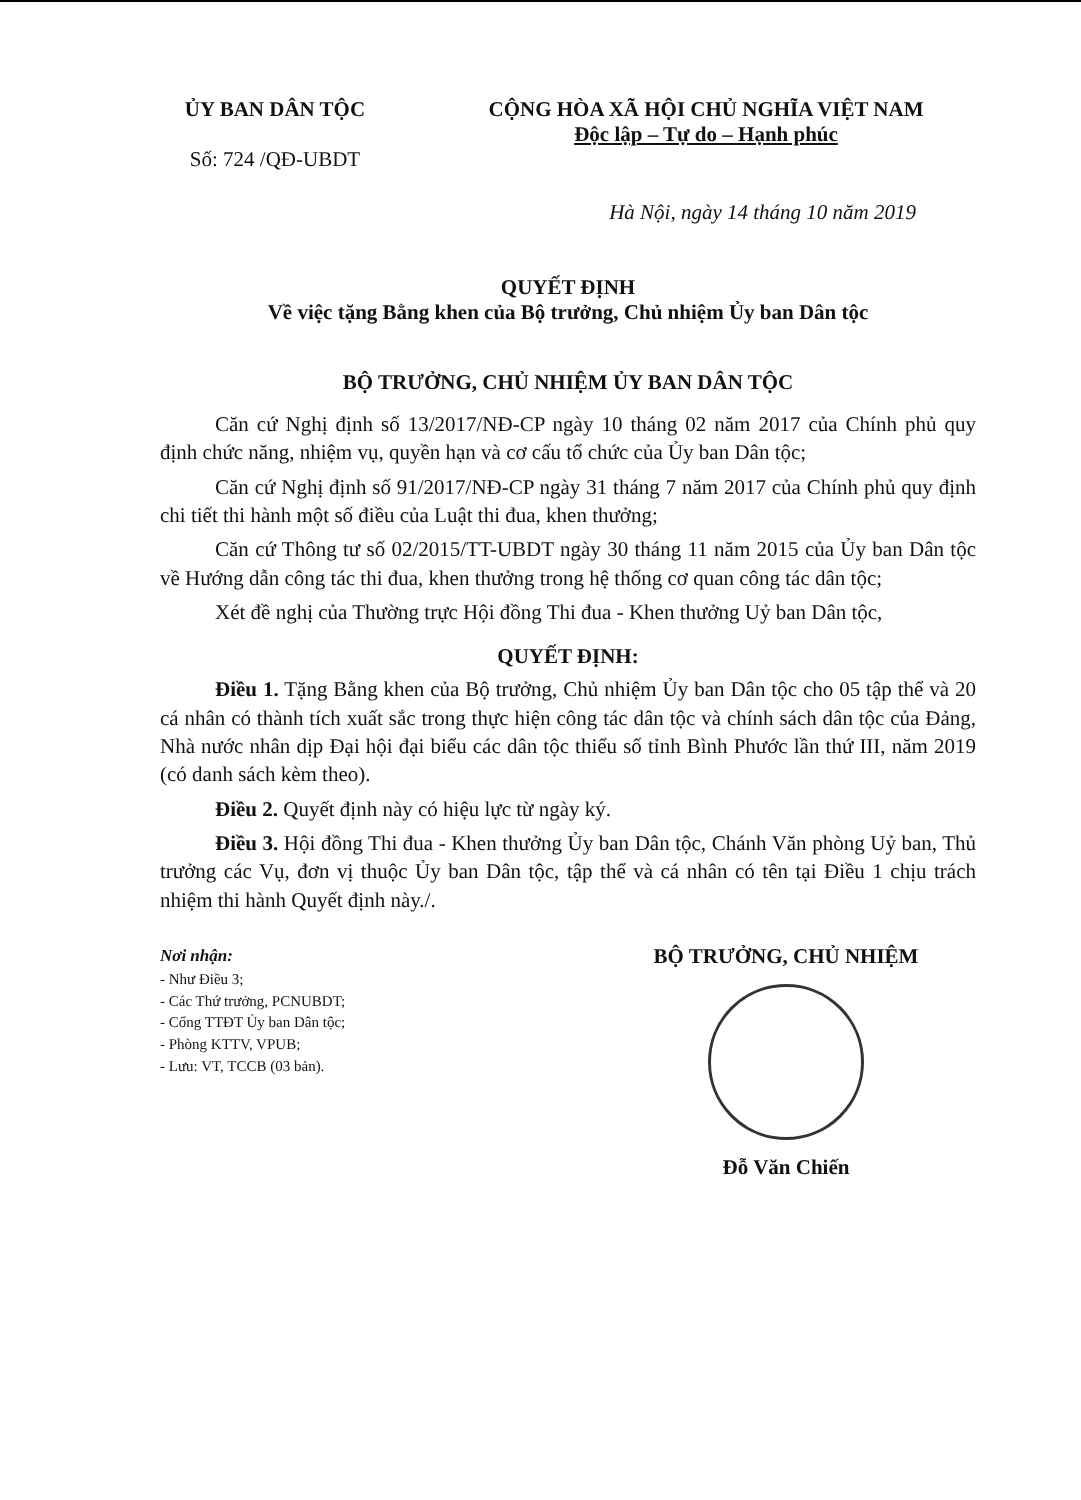ỦY BAN DÂN TỘC
Số: 724 /QĐ-UBDT
CỘNG HÒA XÃ HỘI CHỦ NGHĨA VIỆT NAM
Độc lập – Tự do – Hạnh phúc
Hà Nội, ngày 14 tháng 10 năm 2019
QUYẾT ĐỊNH
Về việc tặng Bằng khen của Bộ trưởng, Chủ nhiệm Ủy ban Dân tộc
BỘ TRƯỞNG, CHỦ NHIỆM ỦY BAN DÂN TỘC
Căn cứ Nghị định số 13/2017/NĐ-CP ngày 10 tháng 02 năm 2017 của Chính phủ quy định chức năng, nhiệm vụ, quyền hạn và cơ cấu tổ chức của Ủy ban Dân tộc;
Căn cứ Nghị định số 91/2017/NĐ-CP ngày 31 tháng 7 năm 2017 của Chính phủ quy định chi tiết thi hành một số điều của Luật thi đua, khen thưởng;
Căn cứ Thông tư số 02/2015/TT-UBDT ngày 30 tháng 11 năm 2015 của Ủy ban Dân tộc về Hướng dẫn công tác thi đua, khen thưởng trong hệ thống cơ quan công tác dân tộc;
Xét đề nghị của Thường trực Hội đồng Thi đua - Khen thưởng Uỷ ban Dân tộc,
QUYẾT ĐỊNH:
Điều 1. Tặng Bằng khen của Bộ trưởng, Chủ nhiệm Ủy ban Dân tộc cho 05 tập thể và 20 cá nhân có thành tích xuất sắc trong thực hiện công tác dân tộc và chính sách dân tộc của Đảng, Nhà nước nhân dịp Đại hội đại biểu các dân tộc thiểu số tỉnh Bình Phước lần thứ III, năm 2019 (có danh sách kèm theo).
Điều 2. Quyết định này có hiệu lực từ ngày ký.
Điều 3. Hội đồng Thi đua - Khen thưởng Ủy ban Dân tộc, Chánh Văn phòng Uỷ ban, Thủ trưởng các Vụ, đơn vị thuộc Ủy ban Dân tộc, tập thể và cá nhân có tên tại Điều 1 chịu trách nhiệm thi hành Quyết định này./.
Nơi nhận:
- Như Điều 3;
- Các Thứ trưởng, PCNUBDT;
- Cổng TTĐT Ủy ban Dân tộc;
- Phòng KTTV, VPUB;
- Lưu: VT, TCCB (03 bản).
BỘ TRƯỞNG, CHỦ NHIỆM
Đỗ Văn Chiến